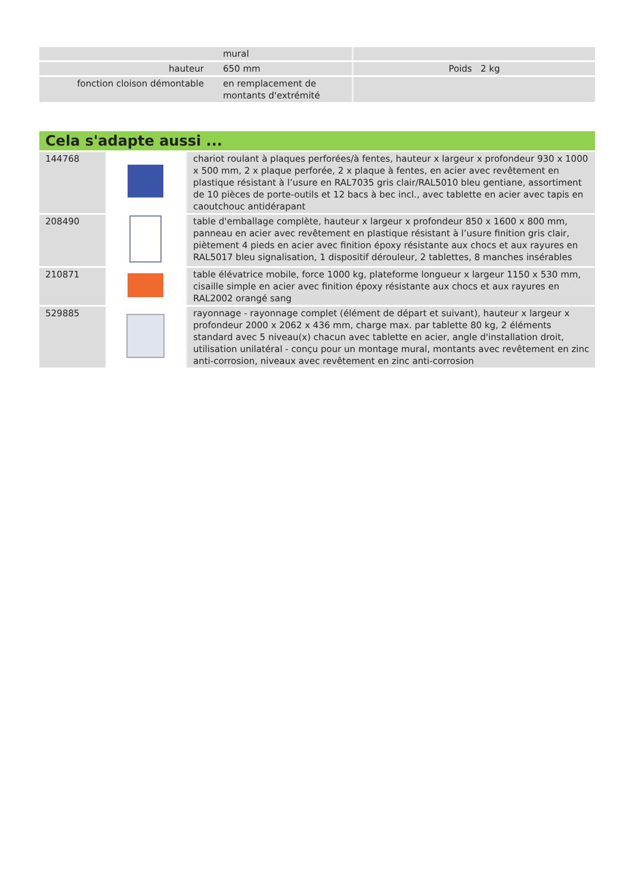| | mural | |
| hauteur | 650 mm | Poids 2 kg |
| fonction cloison démontable | en remplacement de montants d'extrémité | |
Cela s'adapte aussi ...
| 144768 | | chariot roulant à plaques perforées/à fentes, hauteur x largeur x profondeur 930 x 1000 x 500 mm, 2 x plaque perforée, 2 x plaque à fentes, en acier avec revêtement en plastique résistant à l’usure en RAL7035 gris clair/RAL5010 bleu gentiane, assortiment de 10 pièces de porte-outils et 12 bacs à bec incl., avec tablette en acier avec tapis en caoutchouc antidérapant |
| 208490 | | table d'emballage complète, hauteur x largeur x profondeur 850 x 1600 x 800 mm, panneau en acier avec revêtement en plastique résistant à l’usure finition gris clair, piètement 4 pieds en acier avec finition époxy résistante aux chocs et aux rayures en RAL5017 bleu signalisation, 1 dispositif dérouleur, 2 tablettes, 8 manches insérables |
| 210871 | | table élévatrice mobile, force 1000 kg, plateforme longueur x largeur 1150 x 530 mm, cisaille simple en acier avec finition époxy résistante aux chocs et aux rayures en RAL2002 orangé sang |
| 529885 | | rayonnage - rayonnage complet (élément de départ et suivant), hauteur x largeur x profondeur 2000 x 2062 x 436 mm, charge max. par tablette 80 kg, 2 éléments standard avec 5 niveau(x) chacun avec tablette en acier, angle d'installation droit, utilisation unilatéral - conçu pour un montage mural, montants avec revêtement en zinc anti-corrosion, niveaux avec revêtement en zinc anti-corrosion |